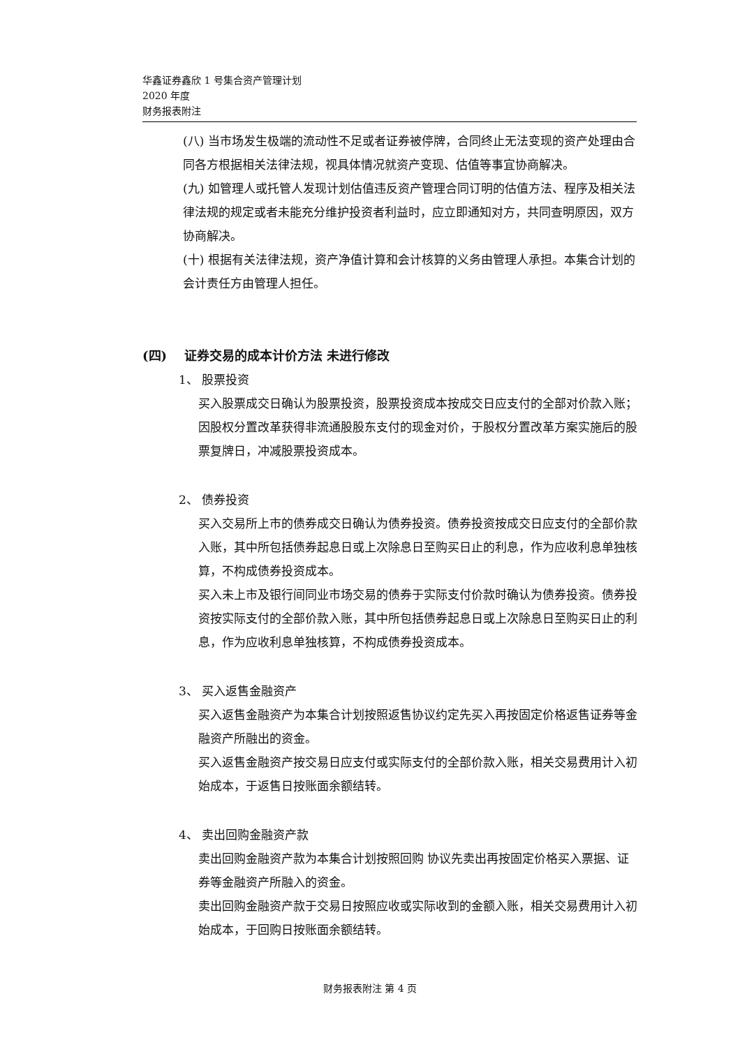华鑫证券鑫欣 1 号集合资产管理计划
2020 年度
财务报表附注
(八) 当市场发生极端的流动性不足或者证券被停牌，合同终止无法变现的资产处理由合同各方根据相关法律法规，视具体情况就资产变现、估值等事宜协商解决。
(九) 如管理人或托管人发现计划估值违反资产管理合同订明的估值方法、程序及相关法律法规的规定或者未能充分维护投资者利益时，应立即通知对方，共同查明原因，双方协商解决。
(十) 根据有关法律法规，资产净值计算和会计核算的义务由管理人承担。本集合计划的会计责任方由管理人担任。
(四) 证券交易的成本计价方法 未进行修改
1、 股票投资
买入股票成交日确认为股票投资，股票投资成本按成交日应支付的全部对价款入账；因股权分置改革获得非流通股股东支付的现金对价，于股权分置改革方案实施后的股票复牌日，冲减股票投资成本。
2、 债券投资
买入交易所上市的债券成交日确认为债券投资。债券投资按成交日应支付的全部价款入账，其中所包括债券起息日或上次除息日至购买日止的利息，作为应收利息单独核算，不构成债券投资成本。
买入未上市及银行间同业市场交易的债券于实际支付价款时确认为债券投资。债券投资按实际支付的全部价款入账，其中所包括债券起息日或上次除息日至购买日止的利息，作为应收利息单独核算，不构成债券投资成本。
3、 买入返售金融资产
买入返售金融资产为本集合计划按照返售协议约定先买入再按固定价格返售证券等金融资产所融出的资金。
买入返售金融资产按交易日应支付或实际支付的全部价款入账，相关交易费用计入初始成本，于返售日按账面余额结转。
4、 卖出回购金融资产款
卖出回购金融资产款为本集合计划按照回购 协议先卖出再按固定价格买入票据、证券等金融资产所融入的资金。
卖出回购金融资产款于交易日按照应收或实际收到的金额入账，相关交易费用计入初始成本，于回购日按账面余额结转。
财务报表附注 第 4 页